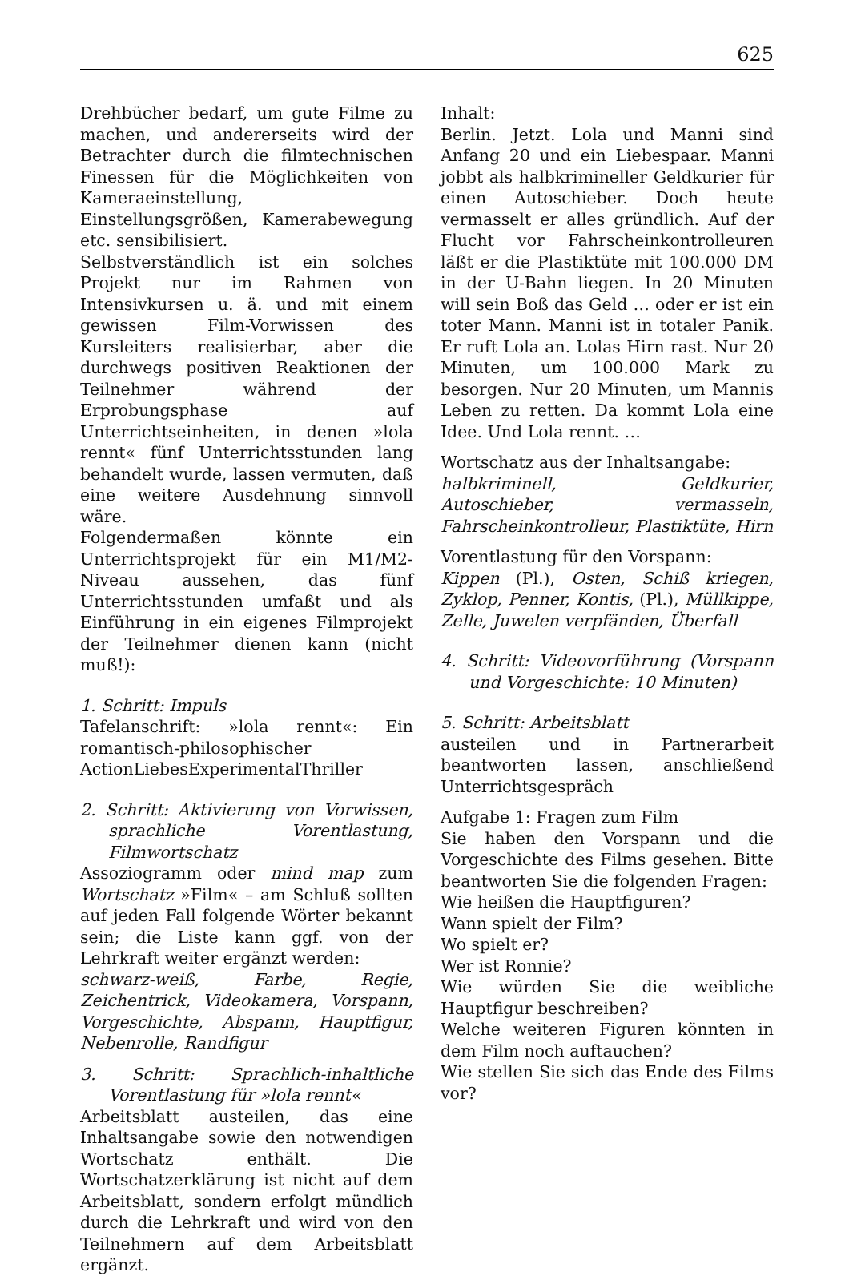625
Drehbücher bedarf, um gute Filme zu machen, und andererseits wird der Betrachter durch die filmtechnischen Finessen für die Möglichkeiten von Kameraeinstellung, Einstellungsgrößen, Kamerabewegung etc. sensibilisiert.
Selbstverständlich ist ein solches Projekt nur im Rahmen von Intensivkursen u. ä. und mit einem gewissen Film-Vorwissen des Kursleiters realisierbar, aber die durchwegs positiven Reaktionen der Teilnehmer während der Erprobungsphase auf Unterrichtseinheiten, in denen »lola rennt« fünf Unterrichtsstunden lang behandelt wurde, lassen vermuten, daß eine weitere Ausdehnung sinnvoll wäre.
Folgendermaßen könnte ein Unterrichtsprojekt für ein M1/M2-Niveau aussehen, das fünf Unterrichtsstunden umfaßt und als Einführung in ein eigenes Filmprojekt der Teilnehmer dienen kann (nicht muß!):
1. Schritt: Impuls
Tafelanschrift: »lola rennt«: Ein romantisch-philosophischer ActionLiebesExperimentalThriller
2. Schritt: Aktivierung von Vorwissen, sprachliche Vorentlastung, Filmwortschatz
Assoziogramm oder mind map zum Wortschatz »Film« – am Schluß sollten auf jeden Fall folgende Wörter bekannt sein; die Liste kann ggf. von der Lehrkraft weiter ergänzt werden:
schwarz-weiß, Farbe, Regie, Zeichentrick, Videokamera, Vorspann, Vorgeschichte, Abspann, Hauptfigur, Nebenrolle, Randfigur
3. Schritt: Sprachlich-inhaltliche Vorentlastung für »lola rennt«
Arbeitsblatt austeilen, das eine Inhaltsangabe sowie den notwendigen Wortschatz enthält. Die Wortschatzerklärung ist nicht auf dem Arbeitsblatt, sondern erfolgt mündlich durch die Lehrkraft und wird von den Teilnehmern auf dem Arbeitsblatt ergänzt.
Inhalt:
Berlin. Jetzt. Lola und Manni sind Anfang 20 und ein Liebespaar. Manni jobbt als halbkrimineller Geldkurier für einen Autoschieber. Doch heute vermasselt er alles gründlich. Auf der Flucht vor Fahrscheinkontrolleuren läßt er die Plastiktüte mit 100.000 DM in der U-Bahn liegen. In 20 Minuten will sein Boß das Geld … oder er ist ein toter Mann. Manni ist in totaler Panik. Er ruft Lola an. Lolas Hirn rast. Nur 20 Minuten, um 100.000 Mark zu besorgen. Nur 20 Minuten, um Mannis Leben zu retten. Da kommt Lola eine Idee. Und Lola rennt. …
Wortschatz aus der Inhaltsangabe:
halbkriminell, Geldkurier, Autoschieber, vermasseln, Fahrscheinkontrolleur, Plastiktüte, Hirn
Vorentlastung für den Vorspann:
Kippen (Pl.), Osten, Schiß kriegen, Zyklop, Penner, Kontis, (Pl.), Müllkippe, Zelle, Juwelen verpfänden, Überfall
4. Schritt: Videovorführung (Vorspann und Vorgeschichte: 10 Minuten)
5. Schritt: Arbeitsblatt
austeilen und in Partnerarbeit beantworten lassen, anschließend Unterrichtsgespräch
Aufgabe 1: Fragen zum Film
Sie haben den Vorspann und die Vorgeschichte des Films gesehen. Bitte beantworten Sie die folgenden Fragen:
Wie heißen die Hauptfiguren?
Wann spielt der Film?
Wo spielt er?
Wer ist Ronnie?
Wie würden Sie die weibliche Hauptfigur beschreiben?
Welche weiteren Figuren könnten in dem Film noch auftauchen?
Wie stellen Sie sich das Ende des Films vor?